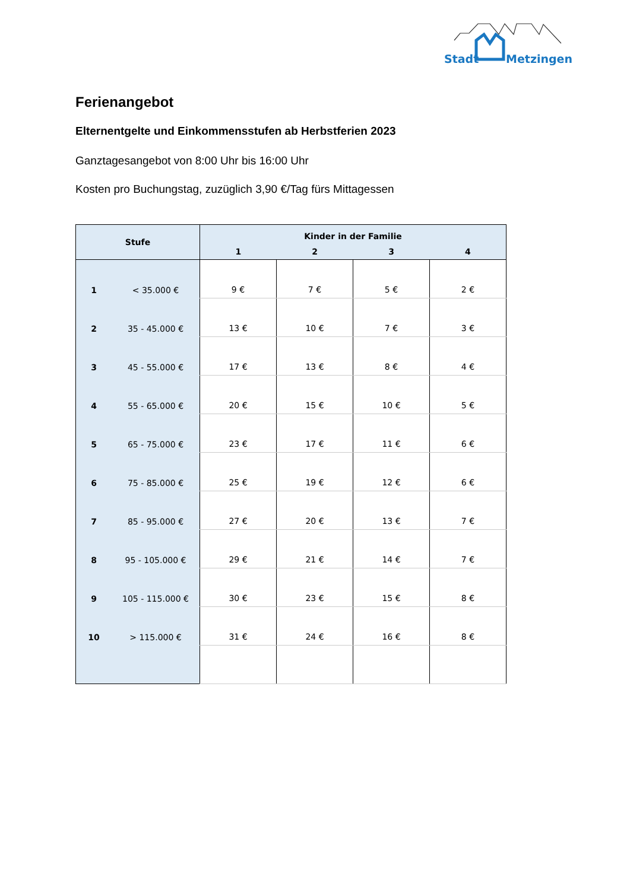Stadt
Metzingen
Ferienangebot
Elternentgelte und Einkommensstufen ab Herbstferien 2023
Ganztagesangebot von 8:00 Uhr bis 16:00 Uhr
Kosten pro Buchungstag, zuzüglich 3,90 €/Tag fürs Mittagessen
| Stufe | | Kinder in der Familie | | | |
| --- | --- | --- | --- | --- | --- |
| | | 1 | 2 | 3 | 4 |
| 1 | < 35.000 € | 9 € | 7 € | 5 € | 2 € |
| 2 | 35 - 45.000 € | 13 € | 10 € | 7 € | 3 € |
| 3 | 45 - 55.000 € | 17 € | 13 € | 8 € | 4 € |
| 4 | 55 - 65.000 € | 20 € | 15 € | 10 € | 5 € |
| 5 | 65 - 75.000 € | 23 € | 17 € | 11 € | 6 € |
| 6 | 75 - 85.000 € | 25 € | 19 € | 12 € | 6 € |
| 7 | 85 - 95.000 € | 27 € | 20 € | 13 € | 7 € |
| 8 | 95 - 105.000 € | 29 € | 21 € | 14 € | 7 € |
| 9 | 105 - 115.000 € | 30 € | 23 € | 15 € | 8 € |
| 10 | > 115.000 € | 31 € | 24 € | 16 € | 8 € |